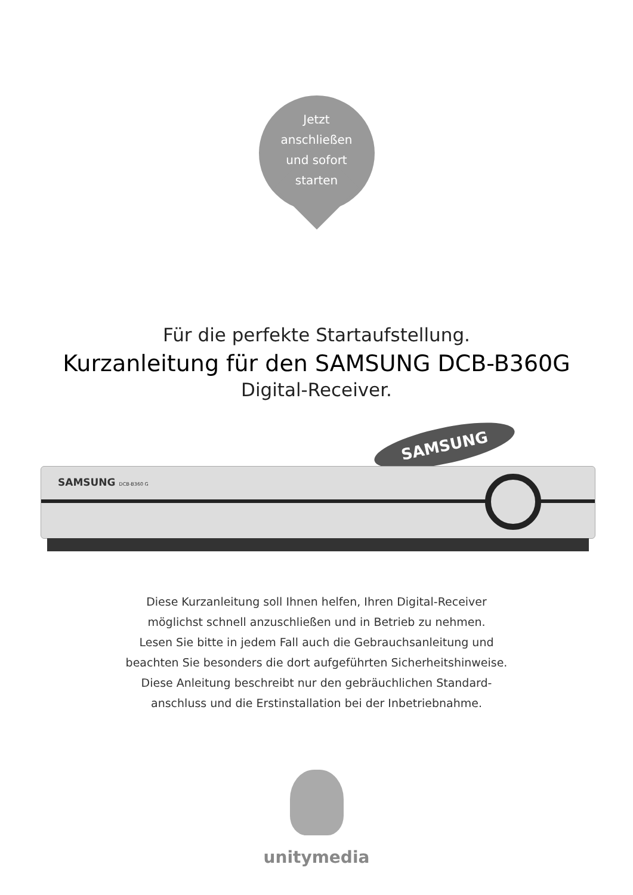Jetzt
anschließen
und sofort
starten
Für die perfekte Startaufstellung.
Kurzanleitung für den SAMSUNG DCB-B360G
Digital-Receiver.
SAMSUNG
SAMSUNG DCB-B360 G
Diese Kurzanleitung soll Ihnen helfen, Ihren Digital-Receiver
möglichst schnell anzuschließen und in Betrieb zu nehmen.
Lesen Sie bitte in jedem Fall auch die Gebrauchsanleitung und
beachten Sie besonders die dort aufgeführten Sicherheitshinweise.
Diese Anleitung beschreibt nur den gebräuchlichen Standard-
anschluss und die Erstinstallation bei der Inbetriebnahme.
unitymedia